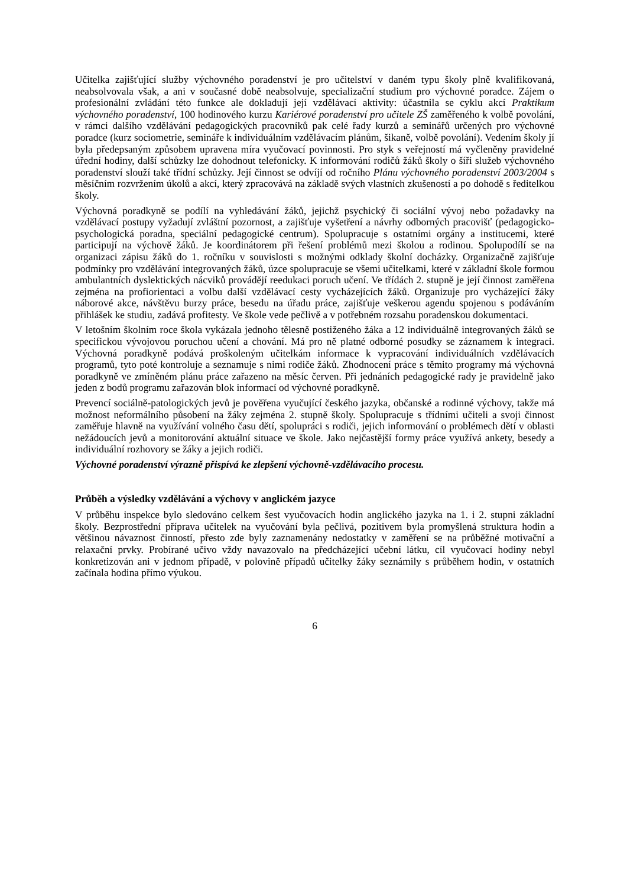Učitelka zajišťující služby výchovného poradenství je pro učitelství v daném typu školy plně kvalifikovaná, neabsolvovala však, a ani v současné době neabsolvuje, specializační studium pro výchovné poradce. Zájem o profesionální zvládání této funkce ale dokladují její vzdělávací aktivity: účastnila se cyklu akcí Praktikum výchovného poradenství, 100 hodinového kurzu Kariérové poradenství pro učitele ZŠ zaměřeného k volbě povolání, v rámci dalšího vzdělávání pedagogických pracovníků pak celé řady kurzů a seminářů určených pro výchovné poradce (kurz sociometrie, semináře k individuálním vzdělávacím plánům, šikaně, volbě povolání). Vedením školy jí byla předepsaným způsobem upravena míra vyučovací povinnosti. Pro styk s veřejností má vyčleněny pravidelné úřední hodiny, další schůzky lze dohodnout telefonicky. K informování rodičů žáků školy o šíři služeb výchovného poradenství slouží také třídní schůzky. Její činnost se odvíjí od ročního Plánu výchovného poradenství 2003/2004 s měsíčním rozvržením úkolů a akcí, který zpracovává na základě svých vlastních zkušeností a po dohodě s ředitelkou školy.
Výchovná poradkyně se podílí na vyhledávání žáků, jejichž psychický či sociální vývoj nebo požadavky na vzdělávací postupy vyžadují zvláštní pozornost, a zajišťuje vyšetření a návrhy odborných pracovišť (pedagogicko-psychologická poradna, speciální pedagogické centrum). Spolupracuje s ostatními orgány a institucemi, které participují na výchově žáků. Je koordinátorem při řešení problémů mezi školou a rodinou. Spolupodílí se na organizaci zápisu žáků do 1. ročníku v souvislosti s možnými odklady školní docházky. Organizačně zajišťuje podmínky pro vzdělávání integrovaných žáků, úzce spolupracuje se všemi učitelkami, které v základní škole formou ambulantních dyslektických nácviků provádějí reedukaci poruch učení. Ve třídách 2. stupně je její činnost zaměřena zejména na profiorientaci a volbu další vzdělávací cesty vycházejících žáků. Organizuje pro vycházející žáky náborové akce, návštěvu burzy práce, besedu na úřadu práce, zajišťuje veškerou agendu spojenou s podáváním přihlášek ke studiu, zadává profitesty. Ve škole vede pečlivě a v potřebném rozsahu poradenskou dokumentaci.
V letošním školním roce škola vykázala jednoho tělesně postiženého žáka a 12 individuálně integrovaných žáků se specifickou vývojovou poruchou učení a chování. Má pro ně platné odborné posudky se záznamem k integraci. Výchovná poradkyně podává proškoleným učitelkám informace k vypracování individuálních vzdělávacích programů, tyto poté kontroluje a seznamuje s nimi rodiče žáků. Zhodnocení práce s těmito programy má výchovná poradkyně ve zmíněném plánu práce zařazeno na měsíc červen. Při jednáních pedagogické rady je pravidelně jako jeden z bodů programu zařazován blok informací od výchovné poradkyně.
Prevencí sociálně-patologických jevů je pověřena vyučující českého jazyka, občanské a rodinné výchovy, takže má možnost neformálního působení na žáky zejména 2. stupně školy. Spolupracuje s třídními učiteli a svoji činnost zaměřuje hlavně na využívání volného času dětí, spolupráci s rodiči, jejich informování o problémech dětí v oblasti nežádoucích jevů a monitorování aktuální situace ve škole. Jako nejčastější formy práce využívá ankety, besedy a individuální rozhovory se žáky a jejich rodiči.
Výchovné poradenství výrazně přispívá ke zlepšení výchovně-vzdělávacího procesu.
Průběh a výsledky vzdělávání a výchovy v anglickém jazyce
V průběhu inspekce bylo sledováno celkem šest vyučovacích hodin anglického jazyka na 1. i 2. stupni základní školy. Bezprostřední příprava učitelek na vyučování byla pečlivá, pozitivem byla promyšlená struktura hodin a většinou návaznost činností, přesto zde byly zaznamenány nedostatky v zaměření se na průběžné motivační a relaxační prvky. Probírané učivo vždy navazovalo na předcházející učební látku, cíl vyučovací hodiny nebyl konkretizován ani v jednom případě, v polovině případů učitelky žáky seznámily s průběhem hodin, v ostatních začínala hodina přímo výukou.
6